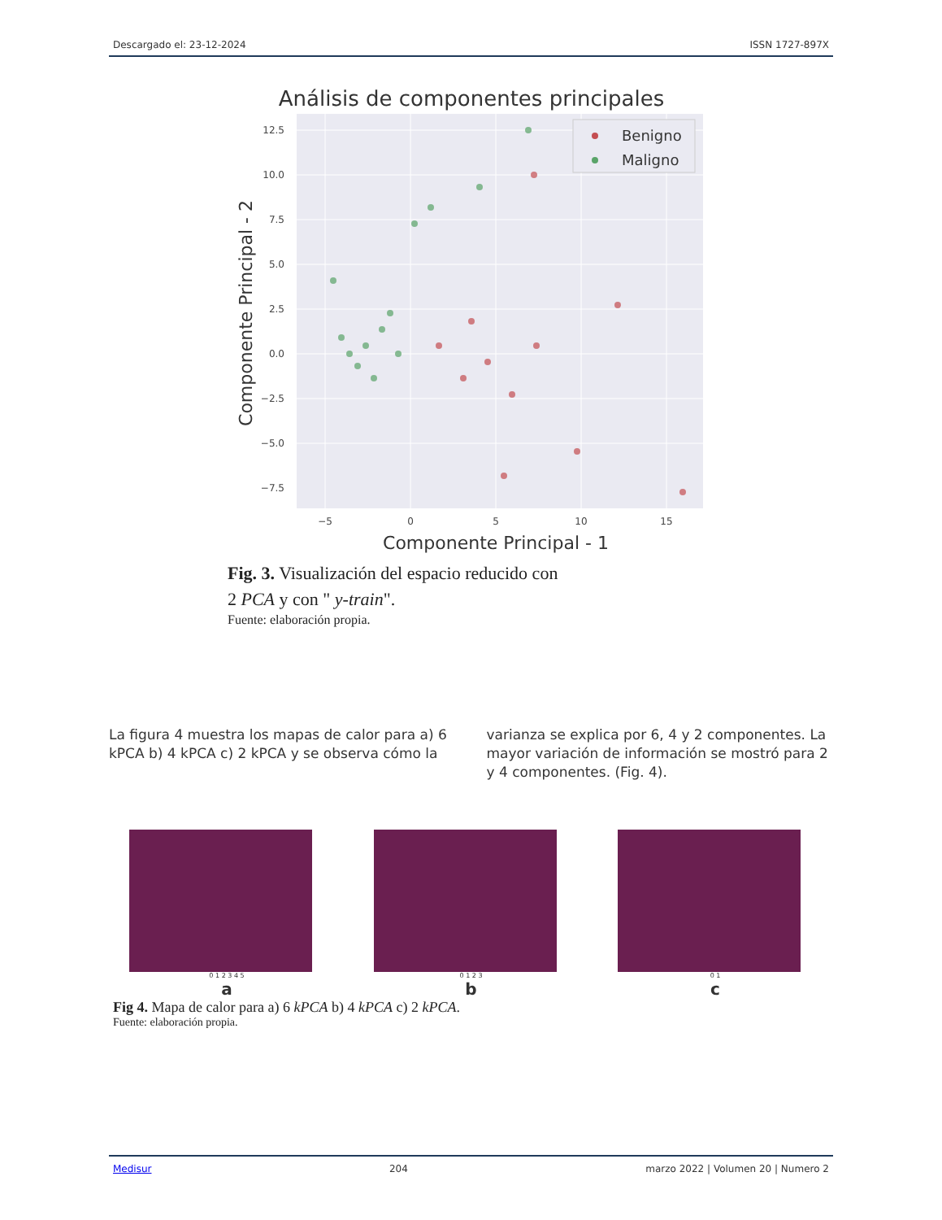Descargado el: 23-12-2024 ISSN 1727-897X
Análisis de componentes principales
12.5
10.0
7.5
5.0
2.5
0.0
−2.5
−5.0
−7.5
−5
0
5
10
15
Componente Principal - 1
Componente Principal - 2
Benigno
Maligno
Fig. 3. Visualización del espacio reducido con
2 PCA y con " y-train".
Fuente: elaboración propia.
La figura 4 muestra los mapas de calor para a) 6 kPCA b) 4 kPCA c) 2 kPCA y se observa cómo la
varianza se explica por 6, 4 y 2 componentes. La mayor variación de información se mostró para 2 y 4 componentes. (Fig. 4).
0 1 2 3 4 5
a
0 1 2 3
b
0 1
c
Fig 4. Mapa de calor para a) 6 kPCA b) 4 kPCA c) 2 kPCA.
Fuente: elaboración propia.
Medisur 204 marzo 2022 | Volumen 20 | Numero 2